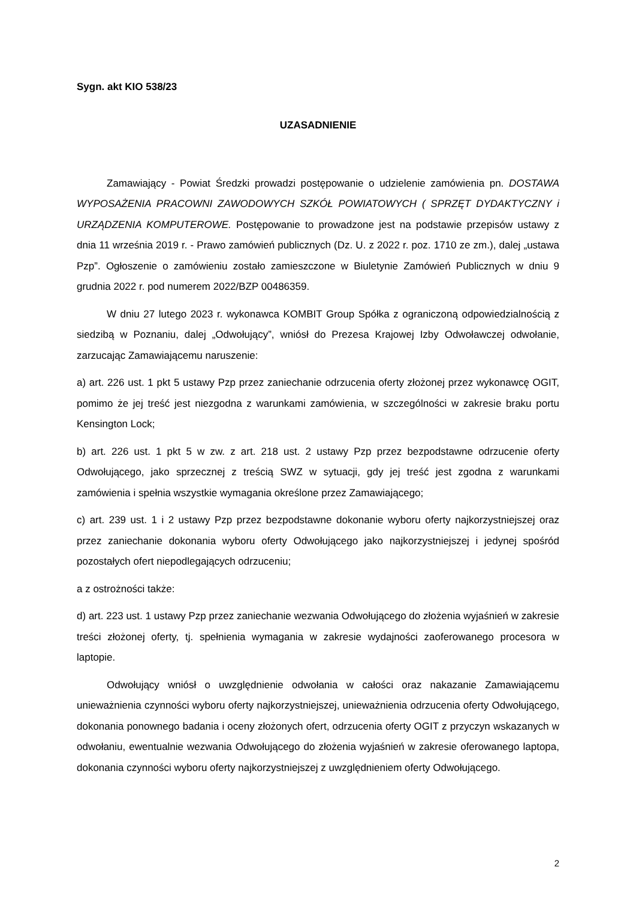Sygn. akt KIO 538/23
UZASADNIENIE
Zamawiający - Powiat Średzki prowadzi postępowanie o udzielenie zamówienia pn. DOSTAWA WYPOSAŻENIA PRACOWNI ZAWODOWYCH SZKÓŁ POWIATOWYCH ( SPRZĘT DYDAKTYCZNY i URZĄDZENIA KOMPUTEROWE. Postępowanie to prowadzone jest na podstawie przepisów ustawy z dnia 11 września 2019 r. - Prawo zamówień publicznych (Dz. U. z 2022 r. poz. 1710 ze zm.), dalej „ustawa Pzp”. Ogłoszenie o zamówieniu zostało zamieszczone w Biuletynie Zamówień Publicznych w dniu 9 grudnia 2022 r. pod numerem 2022/BZP 00486359.
W dniu 27 lutego 2023 r. wykonawca KOMBIT Group Spółka z ograniczoną odpowiedzialnością z siedzibą w Poznaniu, dalej „Odwołujący”, wniósł do Prezesa Krajowej Izby Odwoławczej odwołanie, zarzucając Zamawiającemu naruszenie:
a) art. 226 ust. 1 pkt 5 ustawy Pzp przez zaniechanie odrzucenia oferty złożonej przez wykonawcę OGIT, pomimo że jej treść jest niezgodna z warunkami zamówienia, w szczególności w zakresie braku portu Kensington Lock;
b) art. 226 ust. 1 pkt 5 w zw. z art. 218 ust. 2 ustawy Pzp przez bezpodstawne odrzucenie oferty Odwołującego, jako sprzecznej z treścią SWZ w sytuacji, gdy jej treść jest zgodna z warunkami zamówienia i spełnia wszystkie wymagania określone przez Zamawiającego;
c) art. 239 ust. 1 i 2 ustawy Pzp przez bezpodstawne dokonanie wyboru oferty najkorzystniejszej oraz przez zaniechanie dokonania wyboru oferty Odwołującego jako najkorzystniejszej i jedynej spośród pozostałych ofert niepodlegających odrzuceniu;
a z ostrożności także:
d) art. 223 ust. 1 ustawy Pzp przez zaniechanie wezwania Odwołującego do złożenia wyjaśnień w zakresie treści złożonej oferty, tj. spełnienia wymagania w zakresie wydajności zaoferowanego procesora w laptopie.
Odwołujący wniósł o uwzględnienie odwołania w całości oraz nakazanie Zamawiającemu unieważnienia czynności wyboru oferty najkorzystniejszej, unieważnienia odrzucenia oferty Odwołującego, dokonania ponownego badania i oceny złożonych ofert, odrzucenia oferty OGIT z przyczyn wskazanych w odwołaniu, ewentualnie wezwania Odwołującego do złożenia wyjaśnień w zakresie oferowanego laptopa, dokonania czynności wyboru oferty najkorzystniejszej z uwzględnieniem oferty Odwołującego.
2